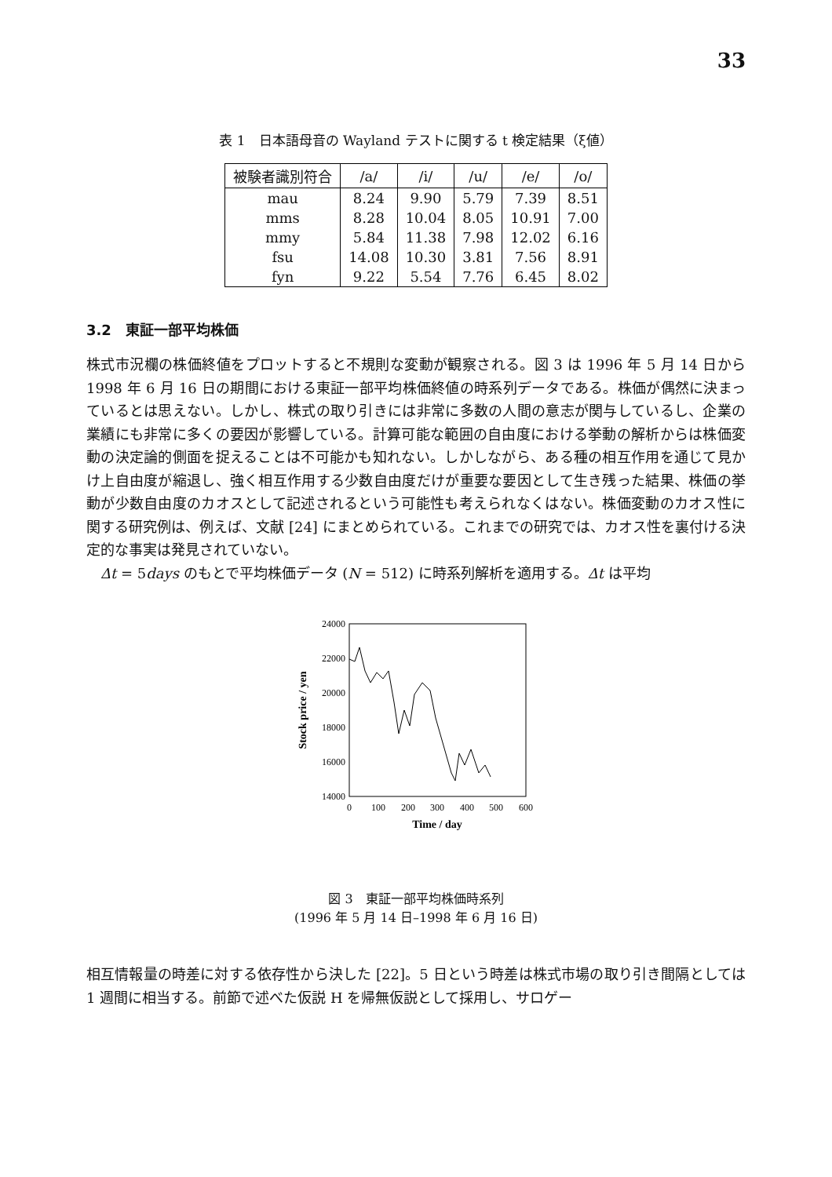33
表 1　日本語母音の Wayland テストに関する t 検定結果（ξ値）
| 被験者識別符合 | /a/ | /i/ | /u/ | /e/ | /o/ |
| --- | --- | --- | --- | --- | --- |
| mau | 8.24 | 9.90 | 5.79 | 7.39 | 8.51 |
| mms | 8.28 | 10.04 | 8.05 | 10.91 | 7.00 |
| mmy | 5.84 | 11.38 | 7.98 | 12.02 | 6.16 |
| fsu | 14.08 | 10.30 | 3.81 | 7.56 | 8.91 |
| fyn | 9.22 | 5.54 | 7.76 | 6.45 | 8.02 |
3.2　東証一部平均株価
株式市況欄の株価終値をプロットすると不規則な変動が観察される。図 3 は 1996 年 5 月 14 日から 1998 年 6 月 16 日の期間における東証一部平均株価終値の時系列データである。株価が偶然に決まっているとは思えない。しかし、株式の取り引きには非常に多数の人間の意志が関与しているし、企業の業績にも非常に多くの要因が影響している。計算可能な範囲の自由度における挙動の解析からは株価変動の決定論的側面を捉えることは不可能かも知れない。しかしながら、ある種の相互作用を通じて見かけ上自由度が縮退し、強く相互作用する少数自由度だけが重要な要因として生き残った結果、株価の挙動が少数自由度のカオスとして記述されるという可能性も考えられなくはない。株価変動のカオス性に関する研究例は、例えば、文献 [24] にまとめられている。これまでの研究では、カオス性を裏付ける決定的な事実は発見されていない。
　Δt = 5days のもとで平均株価データ (N = 512) に時系列解析を適用する。Δt は平均
24000
22000
20000
18000
16000
14000
0
100
200
300
400
500
600
Time / day
Stock price / yen
図 3　東証一部平均株価時系列
(1996 年 5 月 14 日–1998 年 6 月 16 日)
相互情報量の時差に対する依存性から決した [22]。5 日という時差は株式市場の取り引き間隔としては 1 週間に相当する。前節で述べた仮説 H を帰無仮説として採用し、サロゲー